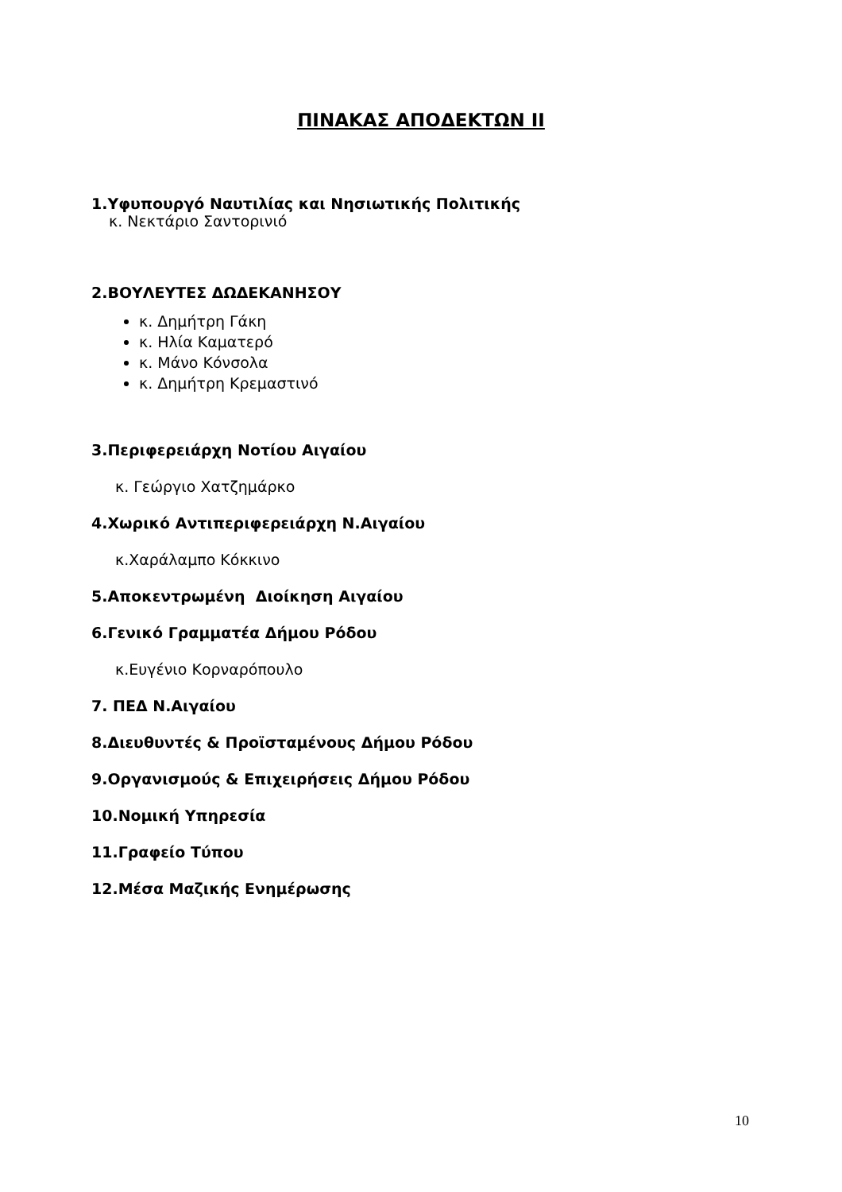ΠΙΝΑΚΑΣ ΑΠΟΔΕΚΤΩΝ ΙΙ
1.Υφυπουργό Ναυτιλίας και Νησιωτικής Πολιτικής
κ. Νεκτάριο Σαντορινιό
2.ΒΟΥΛΕΥΤΕΣ ΔΩΔΕΚΑΝΗΣΟΥ
κ. Δημήτρη Γάκη
κ. Ηλία Καματερό
κ. Μάνο Κόνσολα
κ. Δημήτρη Κρεμαστινό
3.Περιφερειάρχη Νοτίου Αιγαίου
κ. Γεώργιο Χατζημάρκο
4.Χωρικό Αντιπεριφερειάρχη Ν.Αιγαίου
κ.Χαράλαμπο Κόκκινο
5.Αποκεντρωμένη Διοίκηση Αιγαίου
6.Γενικό Γραμματέα Δήμου Ρόδου
κ.Ευγένιο Κορναρόπουλο
7. ΠΕΔ Ν.Αιγαίου
8.Διευθυντές & Προϊσταμένους Δήμου Ρόδου
9.Οργανισμούς & Επιχειρήσεις Δήμου Ρόδου
10.Νομική Υπηρεσία
11.Γραφείο Τύπου
12.Μέσα Μαζικής Ενημέρωσης
10